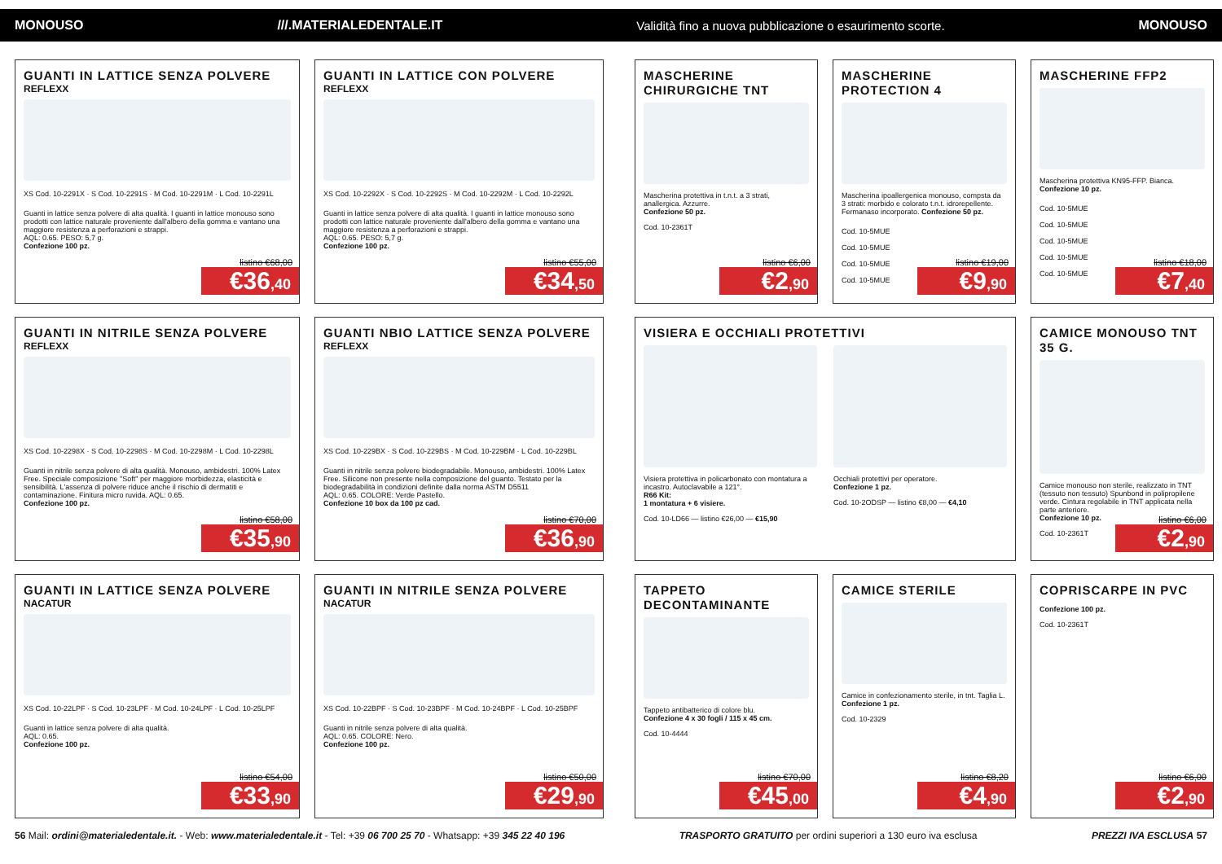MONOUSO ///.MATERIALEDENTALE.IT Validità fino a nuova pubblicazione o esaurimento scorte. MONOUSO
GUANTI IN LATTICE SENZA POLVERE
REFLEXX
XS Cod. 10-2291X · S Cod. 10-2291S · M Cod. 10-2291M · L Cod. 10-2291L
Guanti in lattice senza polvere di alta qualità. I guanti in lattice monouso sono prodotti con lattice naturale proveniente dall'albero della gomma e vantano una maggiore resistenza a perforazioni e strappi.
AQL: 0.65. PESO: 5,7 g.
Confezione 100 pz.
listino €68,00
€36,40
GUANTI IN LATTICE CON POLVERE
REFLEXX
XS Cod. 10-2292X · S Cod. 10-2292S · M Cod. 10-2292M · L Cod. 10-2292L
Guanti in lattice senza polvere di alta qualità. I guanti in lattice monouso sono prodotti con lattice naturale proveniente dall'albero della gomma e vantano una maggiore resistenza a perforazioni e strappi.
AQL: 0.65. PESO: 5,7 g.
Confezione 100 pz.
listino €55,00
€34,50
GUANTI IN NITRILE SENZA POLVERE
REFLEXX
XS Cod. 10-2298X · S Cod. 10-2298S · M Cod. 10-2298M · L Cod. 10-2298L
Guanti in nitrile senza polvere di alta qualità. Monouso, ambidestri. 100% Latex Free. Speciale composizione "Soft" per maggiore morbidezza, elasticità e sensibilità. L'assenza di polvere riduce anche il rischio di dermatiti e contaminazione. Finitura micro ruvida. AQL: 0.65.
Confezione 100 pz.
listino €58,00
€35,90
GUANTI NBIO LATTICE SENZA POLVERE
REFLEXX
XS Cod. 10-229BX · S Cod. 10-229BS · M Cod. 10-229BM · L Cod. 10-229BL
Guanti in nitrile senza polvere biodegradabile. Monouso, ambidestri. 100% Latex Free. Silicone non presente nella composizione del guanto. Testato per la biodegradabilità in condizioni definite dalla norma ASTM D5511
AQL: 0.65. COLORE: Verde Pastello.
Confezione 10 box da 100 pz cad.
listino €70,00
€36,90
GUANTI IN LATTICE SENZA POLVERE
NACATUR
XS Cod. 10-22LPF · S Cod. 10-23LPF · M Cod. 10-24LPF · L Cod. 10-25LPF
Guanti in lattice senza polvere di alta qualità.
AQL: 0.65.
Confezione 100 pz.
listino €54,00
€33,90
GUANTI IN NITRILE SENZA POLVERE
NACATUR
XS Cod. 10-22BPF · S Cod. 10-23BPF · M Cod. 10-24BPF · L Cod. 10-25BPF
Guanti in nitrile senza polvere di alta qualità.
AQL: 0.65. COLORE: Nero.
Confezione 100 pz.
listino €50,00
€29,90
MASCHERINE CHIRURGICHE TNT
Mascherina protettiva in t.n.t. a 3 strati, anallergica. Azzurre.
Confezione 50 pz.
Cod. 10-2361T
listino €6,00
€2,90
MASCHERINE PROTECTION 4
Mascherina ipoallergenica monouso, compsta da 3 strati: morbido e colorato t.n.t. idrorepellente. Fermanaso incorporato. Confezione 50 pz.
Cod. 10-5MUE
Cod. 10-5MUE
Cod. 10-5MUE
Cod. 10-5MUE
listino €19,00
€9,90
MASCHERINE FFP2
Mascherina protettiva KN95-FFP. Bianca.
Confezione 10 pz.
Cod. 10-5MUE
Cod. 10-5MUE
Cod. 10-5MUE
Cod. 10-5MUE
Cod. 10-5MUE
listino €18,00
€7,40
VISIERA E OCCHIALI PROTETTIVI
Visiera protettiva in policarbonato con montatura a incastro. Autoclavabile a 121°.
R66 Kit:
1 montatura + 6 visiere.
Cod. 10-LD66 — listino €26,00 — €15,90
Occhiali protettivi per operatore.
Confezione 1 pz.
Cod. 10-2ODSP — listino €8,00 — €4,10
CAMICE MONOUSO TNT 35 G.
Camice monouso non sterile, realizzato in TNT (tessuto non tessuto) Spunbond in polipropilene verde. Cintura regolabile in TNT applicata nella parte anteriore.
Confezione 10 pz.
Cod. 10-2361T
listino €6,00
€2,90
TAPPETO DECONTAMINANTE
Tappeto antibatterico di colore blu.
Confezione 4 x 30 fogli / 115 x 45 cm.
Cod. 10-4444
listino €70,00
€45,00
CAMICE STERILE
Camice in confezionamento sterile, in tnt. Taglia L.
Confezione 1 pz.
Cod. 10-2329
listino €8,20
€4,90
COPRISCARPE IN PVC
Confezione 100 pz.
Cod. 10-2361T
listino €6,00
€2,90
56 Mail: ordini@materialedentale.it. - Web: www.materialedentale.it - Tel: +39 06 700 25 70 - Whatsapp: +39 345 22 40 196 TRASPORTO GRATUITO per ordini superiori a 130 euro iva esclusa PREZZI IVA ESCLUSA 57